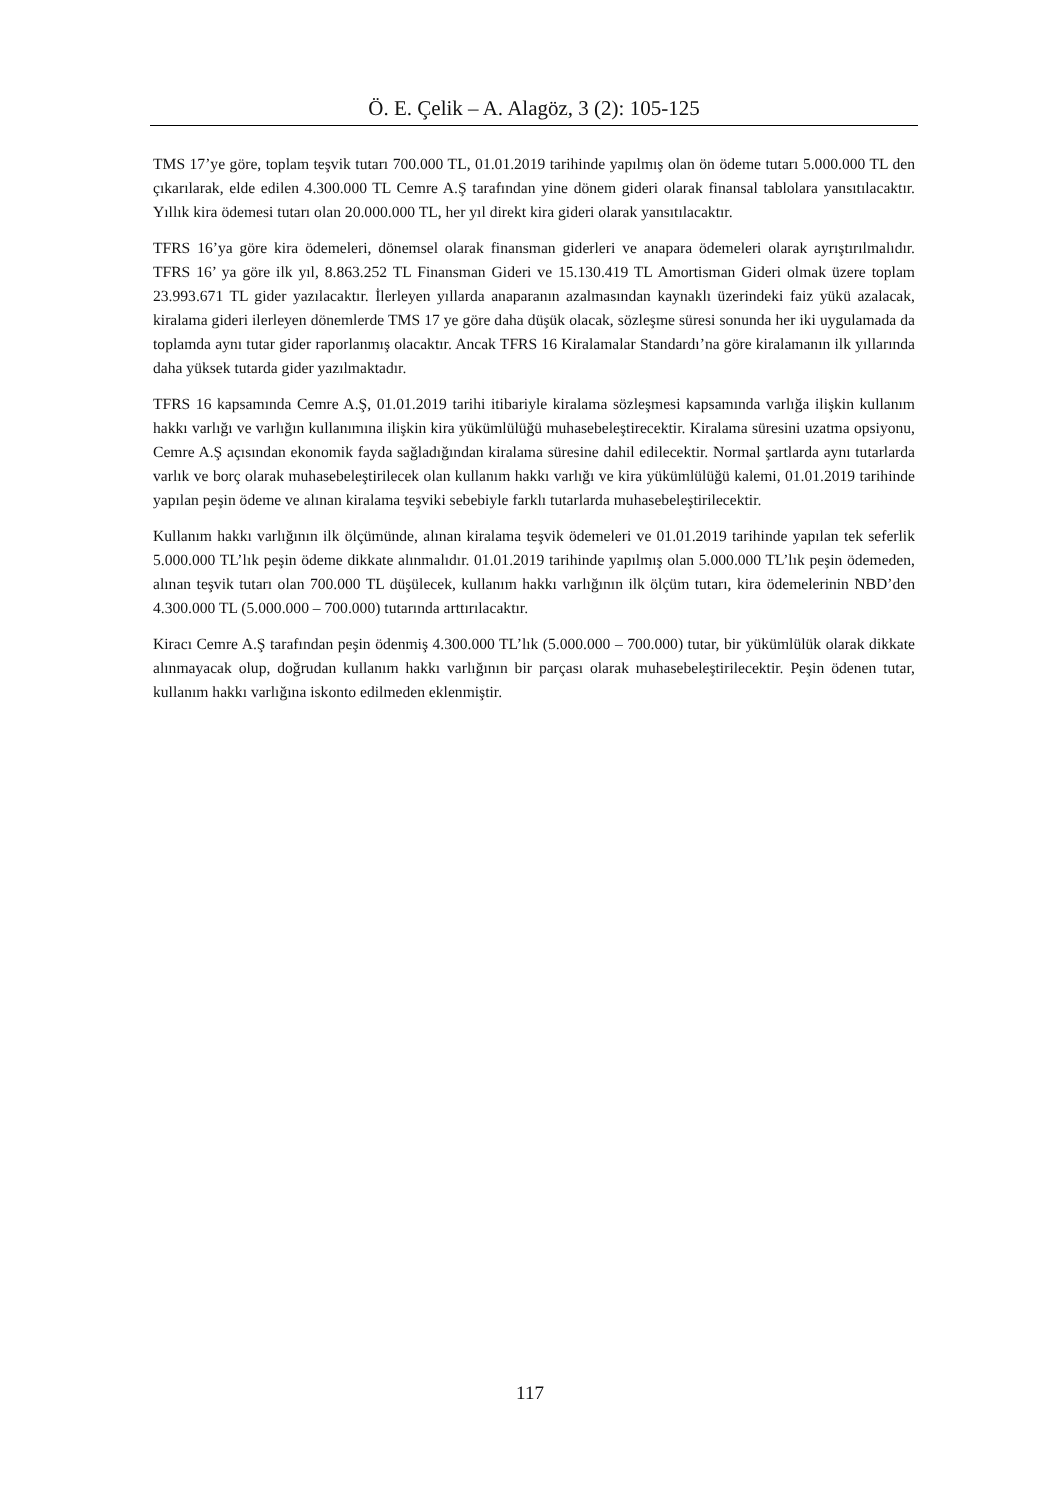Ö. E. Çelik – A. Alagöz, 3 (2): 105-125
TMS 17’ye göre, toplam teşvik tutarı 700.000 TL, 01.01.2019 tarihinde yapılmış olan ön ödeme tutarı 5.000.000 TL den çıkarılarak, elde edilen 4.300.000 TL Cemre A.Ş tarafından yine dönem gideri olarak finansal tablolara yansıtılacaktır. Yıllık kira ödemesi tutarı olan 20.000.000 TL, her yıl direkt kira gideri olarak yansıtılacaktır.
TFRS 16’ya göre kira ödemeleri, dönemsel olarak finansman giderleri ve anapara ödemeleri olarak ayrıştırılmalıdır. TFRS 16’ ya göre ilk yıl, 8.863.252 TL Finansman Gideri ve 15.130.419 TL Amortisman Gideri olmak üzere toplam 23.993.671 TL gider yazılacaktır. İlerleyen yıllarda anaparanın azalmasından kaynaklı üzerindeki faiz yükü azalacak, kiralama gideri ilerleyen dönemlerde TMS 17 ye göre daha düşük olacak, sözleşme süresi sonunda her iki uygulamada da toplamda aynı tutar gider raporlanmış olacaktır. Ancak TFRS 16 Kiralamalar Standardı’na göre kiralamanın ilk yıllarında daha yüksek tutarda gider yazılmaktadır.
TFRS 16 kapsamında Cemre A.Ş, 01.01.2019 tarihi itibariyle kiralama sözleşmesi kapsamında varlığa ilişkin kullanım hakkı varlığı ve varlığın kullanımına ilişkin kira yükümlülüğü muhasebeleştirecektir. Kiralama süresini uzatma opsiyonu, Cemre A.Ş açısından ekonomik fayda sağladığından kiralama süresine dahil edilecektir. Normal şartlarda aynı tutarlarda varlık ve borç olarak muhasebeleştirilecek olan kullanım hakkı varlığı ve kira yükümlülüğü kalemi, 01.01.2019 tarihinde yapılan peşin ödeme ve alınan kiralama teşviki sebebiyle farklı tutarlarda muhasebeleştirilecektir.
Kullanım hakkı varlığının ilk ölçümünde, alınan kiralama teşvik ödemeleri ve 01.01.2019 tarihinde yapılan tek seferlik 5.000.000 TL’lık peşin ödeme dikkate alınmalıdır. 01.01.2019 tarihinde yapılmış olan 5.000.000 TL’lık peşin ödemeden, alınan teşvik tutarı olan 700.000 TL düşülecek, kullanım hakkı varlığının ilk ölçüm tutarı, kira ödemelerinin NBD’den 4.300.000 TL (5.000.000 – 700.000) tutarında arttırılacaktır.
Kiracı Cemre A.Ş tarafından peşin ödenmiş 4.300.000 TL’lık (5.000.000 – 700.000) tutar, bir yükümlülük olarak dikkate alınmayacak olup, doğrudan kullanım hakkı varlığının bir parçası olarak muhasebeleştirilecektir. Peşin ödenen tutar, kullanım hakkı varlığına iskonto edilmeden eklenmiştir.
117